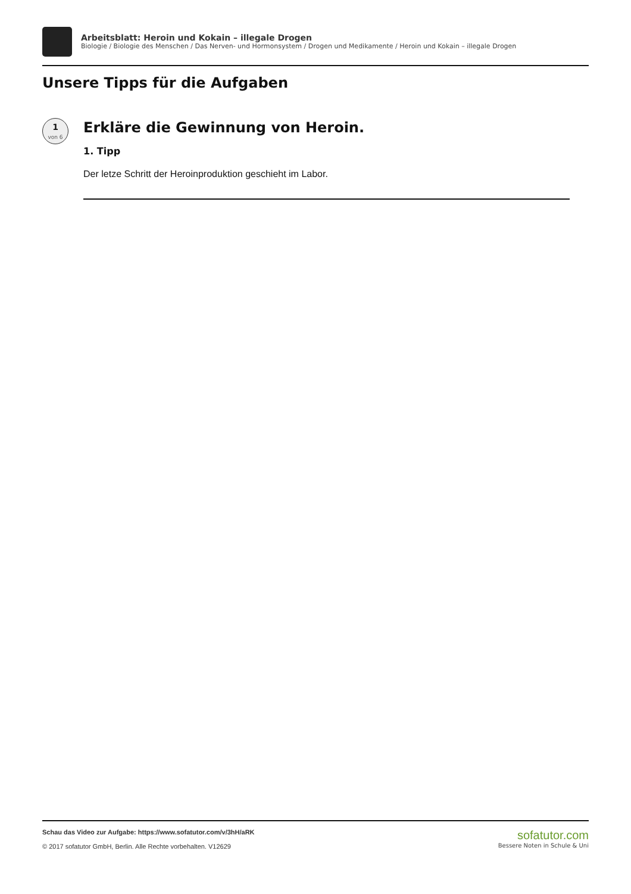Arbeitsblatt: Heroin und Kokain – illegale Drogen
Biologie / Biologie des Menschen / Das Nerven- und Hormonsystem / Drogen und Medikamente / Heroin und Kokain – illegale Drogen
Unsere Tipps für die Aufgaben
1
von 6
Erkläre die Gewinnung von Heroin.
1. Tipp
Der letze Schritt der Heroinproduktion geschieht im Labor.
Schau das Video zur Aufgabe: https://www.sofatutor.com/v/3hH/aRK
© 2017 sofatutor GmbH, Berlin. Alle Rechte vorbehalten. V12629
sofatutor.com
Bessere Noten in Schule & Uni